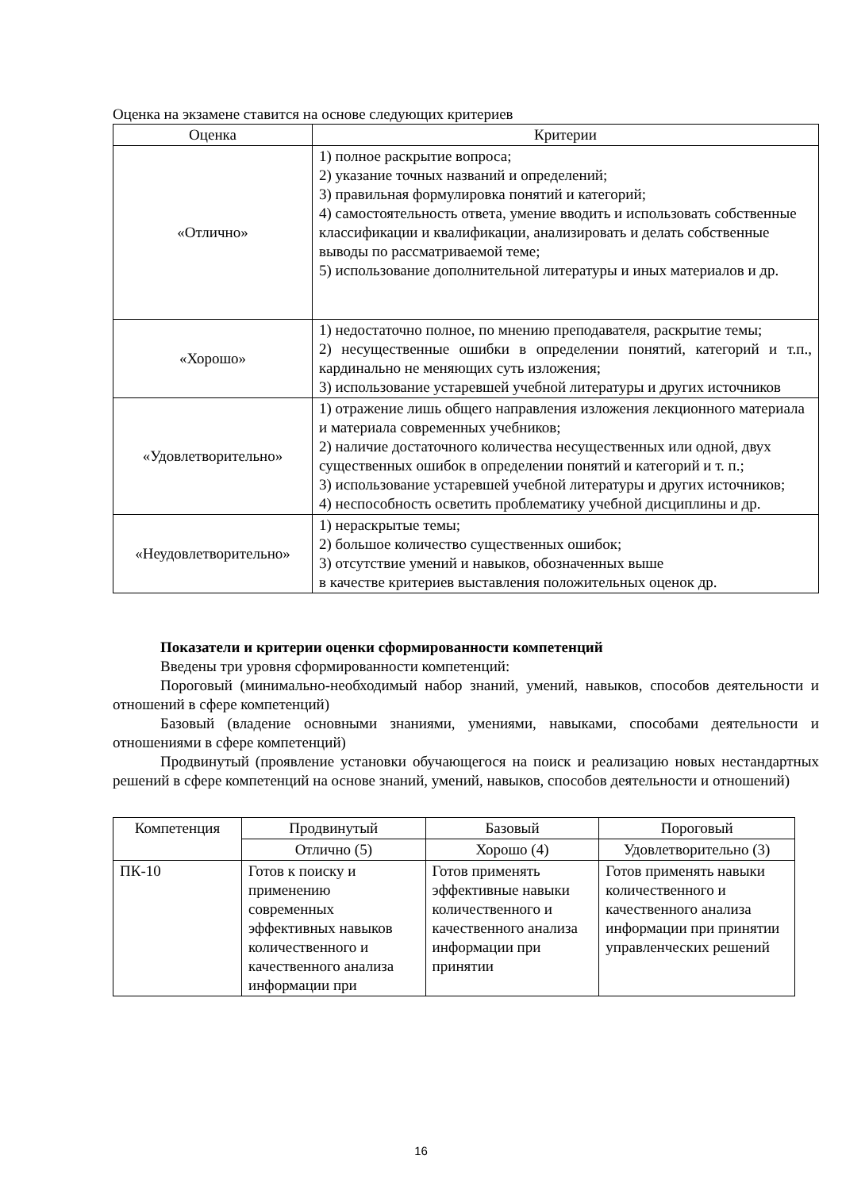Оценка на экзамене ставится на основе следующих критериев
| Оценка | Критерии |
| --- | --- |
| «Отлично» | 1) полное раскрытие вопроса; 2) указание точных названий и определений; 3) правильная формулировка понятий и категорий; 4) самостоятельность ответа, умение вводить и использовать собственные классификации и квалификации, анализировать и делать собственные выводы по рассматриваемой теме; 5) использование дополнительной литературы и иных материалов и др. |
| «Хорошо» | 1) недостаточно полное, по мнению преподавателя, раскрытие темы; 2) несущественные ошибки в определении понятий, категорий и т.п., кардинально не меняющих суть изложения; 3) использование устаревшей учебной литературы и других источников |
| «Удовлетворительно» | 1) отражение лишь общего направления изложения лекционного материала и материала современных учебников; 2) наличие достаточного количества несущественных или одной, двух существенных ошибок в определении понятий и категорий и т. п.; 3) использование устаревшей учебной литературы и других источников; 4) неспособность осветить проблематику учебной дисциплины и др. |
| «Неудовлетворительно» | 1) нераскрытые темы; 2) большое количество существенных ошибок; 3) отсутствие умений и навыков, обозначенных выше в качестве критериев выставления положительных оценок др. |
Показатели и критерии оценки сформированности компетенций
Введены три уровня сформированности компетенций:
Пороговый (минимально-необходимый набор знаний, умений, навыков, способов деятельности и отношений в сфере компетенций)
Базовый (владение основными знаниями, умениями, навыками, способами деятельности и отношениями в сфере компетенций)
Продвинутый (проявление установки обучающегося на поиск и реализацию новых нестандартных решений в сфере компетенций на основе знаний, умений, навыков, способов деятельности и отношений)
| Компетенция | Продвинутый | Базовый | Пороговый |
| --- | --- | --- | --- |
| | Отлично (5) | Хорошо (4) | Удовлетворительно (3) |
| ПК-10 | Готов к поиску и применению современных эффективных навыков количественного и качественного анализа информации при | Готов применять эффективные навыки количественного и качественного анализа информации при принятии | Готов применять навыки количественного и качественного анализа информации при принятии управленческих решений |
16